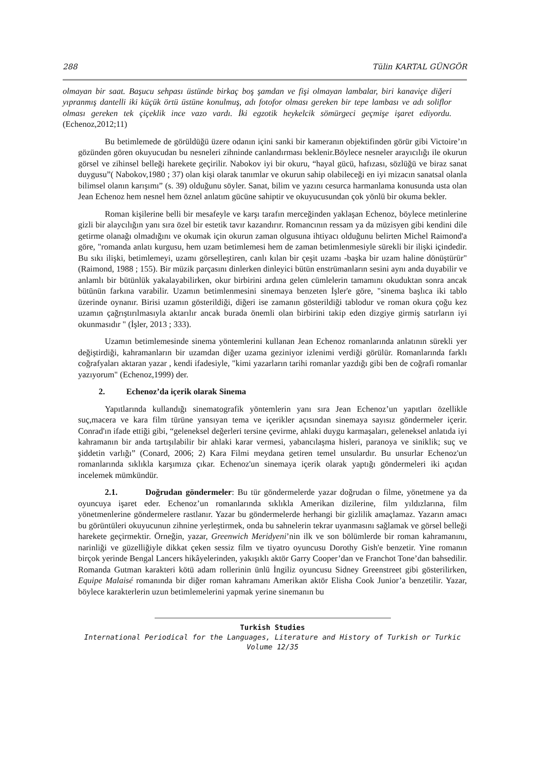288 Tülin KARTAL GÜNGÖR
olmayan bir saat. Başucu sehpası üstünde birkaç boş şamdan ve fişi olmayan lambalar, biri kanaviçe diğeri yıpranmış dantelli iki küçük örtü üstüne konulmuş, adı fotofor olması gereken bir tepe lambası ve adı soliflor olması gereken tek çiçeklik ince vazo vardı. İki egzotik heykelcik sömürgeci geçmişe işaret ediyordu. (Echenoz,2012;11)
Bu betimlemede de görüldüğü üzere odanın içini sanki bir kameranın objektifinden görür gibi Victoire’ın gözünden gören okuyucudan bu nesneleri zihninde canlandırması beklenir.Böylece nesneler arayıcılığı ile okurun görsel ve zihinsel belleği harekete geçirilir. Nabokov iyi bir okuru, “hayal gücü, hafızası, sözlüğü ve biraz sanat duygusu”( Nabokov,1980 ; 37) olan kişi olarak tanımlar ve okurun sahip olabileceği en iyi mizacın sanatsal olanla bilimsel olanın karışımı” (s. 39) olduğunu söyler. Sanat, bilim ve yazını cesurca harmanlama konusunda usta olan Jean Echenoz hem nesnel hem öznel anlatım gücüne sahiptir ve okuyucusundan çok yönlü bir okuma bekler.
Roman kişilerine belli bir mesafeyle ve karşı tarafın merceğinden yaklaşan Echenoz, böylece metinlerine gizli bir alaycılığın yanı sıra özel bir estetik tavır kazandırır. Romancının ressam ya da müzisyen gibi kendini dile getirme olanağı olmadığını ve okumak için okurun zaman olgusuna ihtiyacı olduğunu belirten Michel Raimond'a göre, "romanda anlatı kurgusu, hem uzam betimlemesi hem de zaman betimlenmesiyle sürekli bir ilişki içindedir. Bu sıkı ilişki, betimlemeyi, uzamı görselleştiren, canlı kılan bir çeşit uzamı -başka bir uzam haline dönüştürür"(Raimond, 1988 ; 155). Bir müzik parçasını dinlerken dinleyici bütün enstrümanların sesini aynı anda duyabilir ve anlamlı bir bütünlük yakalayabilirken, okur birbirini ardına gelen cümlelerin tamamını okuduktan sonra ancak bütünün farkına varabilir. Uzamın betimlenmesini sinemaya benzeten İşler'e göre, "sinema başlıca iki tablo üzerinde oynanır. Birisi uzamın gösterildiği, diğeri ise zamanın gösterildiği tablodur ve roman okura çoğu kez uzamın çağrıştırılmasıyla aktarılır ancak burada önemli olan birbirini takip eden dizgiye girmiş satırların iyi okunmasıdır " (İşler, 2013 ; 333).
Uzamın betimlemesinde sinema yöntemlerini kullanan Jean Echenoz romanlarında anlatının sürekli yer değiştirdiği, kahramanların bir uzamdan diğer uzama geziniyor izlenimi verdiği görülür. Romanlarında farklı coğrafyaları aktaran yazar , kendi ifadesiyle, "kimi yazarların tarihi romanlar yazdığı gibi ben de coğrafi romanlar yazıyorum" (Echenoz,1999) der.
2. Echenoz’da içerik olarak Sinema
Yapıtlarında kullandığı sinematografik yöntemlerin yanı sıra Jean Echenoz’un yapıtları özellikle suç,macera ve kara film türüne yansıyan tema ve içerikler açısından sinemaya sayısız göndermeler içerir. Conrad'ın ifade ettiği gibi, “geleneksel değerleri tersine çevirme, ahlaki duygu karmaşaları, geleneksel anlatıda iyi kahramanın bir anda tartışılabilir bir ahlaki karar vermesi, yabancılaşma hisleri, paranoya ve siniklik; suç ve şiddetin varlığı” (Conard, 2006; 2) Kara Filmi meydana getiren temel unsulardır. Bu unsurlar Echenoz'un romanlarında sıklıkla karşımıza çıkar. Echenoz'un sinemaya içerik olarak yaptığı göndermeleri iki açıdan incelemek mümkündür.
2.1. Doğrudan göndermeler: Bu tür göndermelerde yazar doğrudan o filme, yönetmene ya da oyuncuya işaret eder. Echenoz’un romanlarında sıklıkla Amerikan dizilerine, film yıldızlarına, film yönetmenlerine göndermelere rastlanır. Yazar bu göndermelerde herhangi bir gizlilik amaçlamaz. Yazarın amacı bu görüntüleri okuyucunun zihnine yerleştirmek, onda bu sahnelerin tekrar uyanmasını sağlamak ve görsel belleği harekete geçirmektir. Örneğin, yazar, Greenwich Meridyeni’nin ilk ve son bölümlerde bir roman kahramanını, narinliği ve güzelliğiyle dikkat çeken sessiz film ve tiyatro oyuncusu Dorothy Gish'e benzetir. Yine romanın birçok yerinde Bengal Lancers hikâyelerinden, yakışıklı aktör Garry Cooper’dan ve Franchot Tone’dan bahsedilir. Romanda Gutman karakteri kötü adam rollerinin ünlü İngiliz oyuncusu Sidney Greenstreet gibi gösterilirken, Equipe Malaisé romanında bir diğer roman kahramanı Amerikan aktör Elisha Cook Junior’a benzetilir. Yazar, böylece karakterlerin uzun betimlemelerini yapmak yerine sinemanın bu
Turkish Studies
International Periodical for the Languages, Literature and History of Turkish or Turkic
Volume 12/35